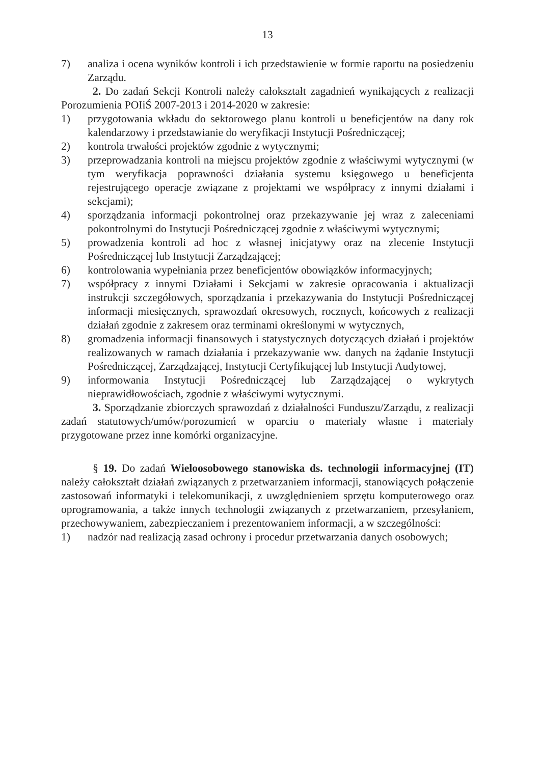13
7) analiza i ocena wyników kontroli i ich przedstawienie w formie raportu na posiedzeniu Zarządu.
2. Do zadań Sekcji Kontroli należy całokształt zagadnień wynikających z realizacji Porozumienia POIiŚ 2007-2013 i 2014-2020 w zakresie:
1) przygotowania wkładu do sektorowego planu kontroli u beneficjentów na dany rok kalendarzowy i przedstawianie do weryfikacji Instytucji Pośredniczącej;
2) kontrola trwałości projektów zgodnie z wytycznymi;
3) przeprowadzania kontroli na miejscu projektów zgodnie z właściwymi wytycznymi (w tym weryfikacja poprawności działania systemu księgowego u beneficjenta rejestrującego operacje związane z projektami we współpracy z innymi działami i sekcjami);
4) sporządzania informacji pokontrolnej oraz przekazywanie jej wraz z zaleceniami pokontrolnymi do Instytucji Pośredniczącej zgodnie z właściwymi wytycznymi;
5) prowadzenia kontroli ad hoc z własnej inicjatywy oraz na zlecenie Instytucji Pośredniczącej lub Instytucji Zarządzającej;
6) kontrolowania wypełniania przez beneficjentów obowiązków informacyjnych;
7) współpracy z innymi Działami i Sekcjami w zakresie opracowania i aktualizacji instrukcji szczegółowych, sporządzania i przekazywania do Instytucji Pośredniczącej informacji miesięcznych, sprawozdań okresowych, rocznych, końcowych z realizacji działań zgodnie z zakresem oraz terminami określonymi w wytycznych,
8) gromadzenia informacji finansowych i statystycznych dotyczących działań i projektów realizowanych w ramach działania i przekazywanie ww. danych na żądanie Instytucji Pośredniczącej, Zarządzającej, Instytucji Certyfikującej lub Instytucji Audytowej,
9) informowania Instytucji Pośredniczącej lub Zarządzającej o wykrytych nieprawidłowościach, zgodnie z właściwymi wytycznymi.
3. Sporządzanie zbiorczych sprawozdań z działalności Funduszu/Zarządu, z realizacji zadań statutowych/umów/porozumień w oparciu o materiały własne i materiały przygotowane przez inne komórki organizacyjne.
§ 19. Do zadań Wieloosobowego stanowiska ds. technologii informacyjnej (IT) należy całokształt działań związanych z przetwarzaniem informacji, stanowiących połączenie zastosowań informatyki i telekomunikacji, z uwzględnieniem sprzętu komputerowego oraz oprogramowania, a także innych technologii związanych z przetwarzaniem, przesyłaniem, przechowywaniem, zabezpieczaniem i prezentowaniem informacji, a w szczególności:
1) nadzór nad realizacją zasad ochrony i procedur przetwarzania danych osobowych;